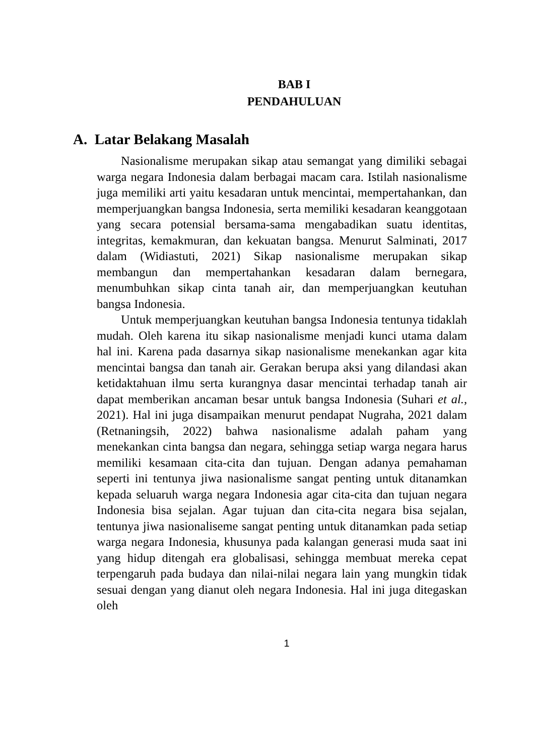BAB I
PENDAHULUAN
A. Latar Belakang Masalah
Nasionalisme merupakan sikap atau semangat yang dimiliki sebagai warga negara Indonesia dalam berbagai macam cara. Istilah nasionalisme juga memiliki arti yaitu kesadaran untuk mencintai, mempertahankan, dan memperjuangkan bangsa Indonesia, serta memiliki kesadaran keanggotaan yang secara potensial bersama-sama mengabadikan suatu identitas, integritas, kemakmuran, dan kekuatan bangsa. Menurut Salminati, 2017 dalam (Widiastuti, 2021) Sikap nasionalisme merupakan sikap membangun dan mempertahankan kesadaran dalam bernegara, menumbuhkan sikap cinta tanah air, dan memperjuangkan keutuhan bangsa Indonesia.
Untuk memperjuangkan keutuhan bangsa Indonesia tentunya tidaklah mudah. Oleh karena itu sikap nasionalisme menjadi kunci utama dalam hal ini. Karena pada dasarnya sikap nasionalisme menekankan agar kita mencintai bangsa dan tanah air. Gerakan berupa aksi yang dilandasi akan ketidaktahuan ilmu serta kurangnya dasar mencintai terhadap tanah air dapat memberikan ancaman besar untuk bangsa Indonesia (Suhari et al., 2021). Hal ini juga disampaikan menurut pendapat Nugraha, 2021 dalam (Retnaningsih, 2022) bahwa nasionalisme adalah paham yang menekankan cinta bangsa dan negara, sehingga setiap warga negara harus memiliki kesamaan cita-cita dan tujuan. Dengan adanya pemahaman seperti ini tentunya jiwa nasionalisme sangat penting untuk ditanamkan kepada seluaruh warga negara Indonesia agar cita-cita dan tujuan negara Indonesia bisa sejalan. Agar tujuan dan cita-cita negara bisa sejalan, tentunya jiwa nasionaliseme sangat penting untuk ditanamkan pada setiap warga negara Indonesia, khusunya pada kalangan generasi muda saat ini yang hidup ditengah era globalisasi, sehingga membuat mereka cepat terpengaruh pada budaya dan nilai-nilai negara lain yang mungkin tidak sesuai dengan yang dianut oleh negara Indonesia. Hal ini juga ditegaskan oleh
1